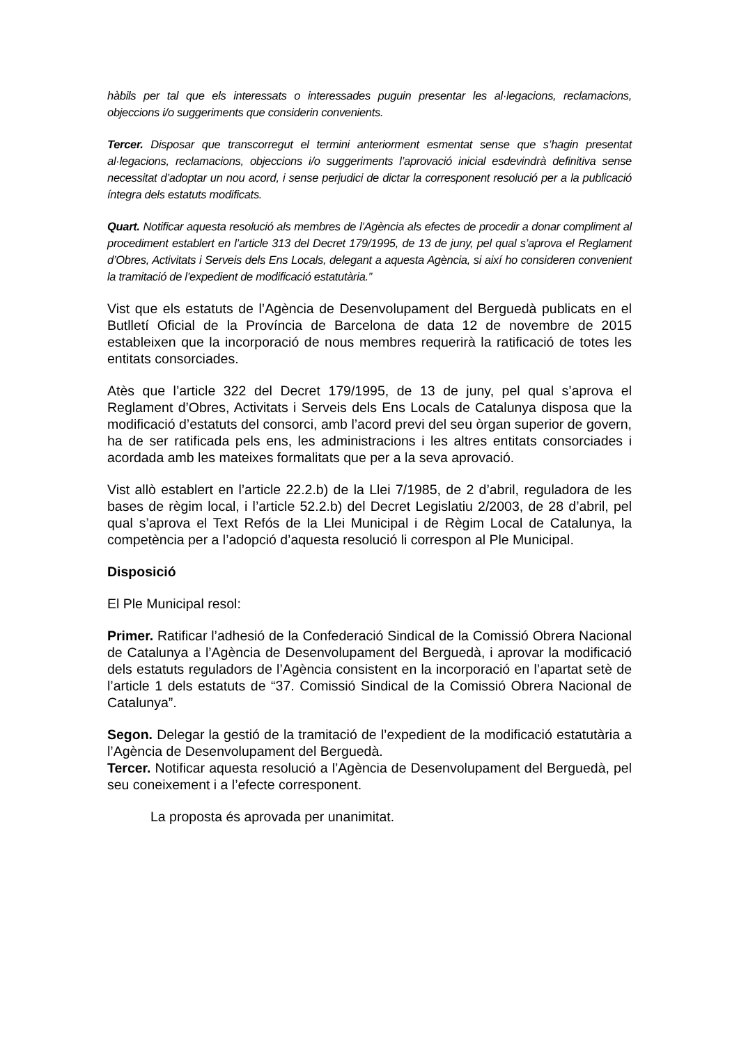hàbils per tal que els interessats o interessades puguin presentar les al·legacions, reclamacions, objeccions i/o suggeriments que considerin convenients.
Tercer. Disposar que transcorregut el termini anteriorment esmentat sense que s’hagin presentat al·legacions, reclamacions, objeccions i/o suggeriments l’aprovació inicial esdevindrà definitiva sense necessitat d’adoptar un nou acord, i sense perjudici de dictar la corresponent resolució per a la publicació íntegra dels estatuts modificats.
Quart. Notificar aquesta resolució als membres de l’Agència als efectes de procedir a donar compliment al procediment establert en l’article 313 del Decret 179/1995, de 13 de juny, pel qual s’aprova el Reglament d’Obres, Activitats i Serveis dels Ens Locals, delegant a aquesta Agència, si així ho consideren convenient la tramitació de l’expedient de modificació estatutària.”
Vist que els estatuts de l’Agència de Desenvolupament del Berguedà publicats en el Butlletí Oficial de la Província de Barcelona de data 12 de novembre de 2015 estableixen que la incorporació de nous membres requerirà la ratificació de totes les entitats consorciades.
Atès que l’article 322 del Decret 179/1995, de 13 de juny, pel qual s’aprova el Reglament d’Obres, Activitats i Serveis dels Ens Locals de Catalunya disposa que la modificació d’estatuts del consorci, amb l’acord previ del seu òrgan superior de govern, ha de ser ratificada pels ens, les administracions i les altres entitats consorciades i acordada amb les mateixes formalitats que per a la seva aprovació.
Vist allò establert en l’article 22.2.b) de la Llei 7/1985, de 2 d’abril, reguladora de les bases de règim local, i l’article 52.2.b) del Decret Legislatiu 2/2003, de 28 d’abril, pel qual s’aprova el Text Refós de la Llei Municipal i de Règim Local de Catalunya, la competència per a l’adopció d’aquesta resolució li correspon al Ple Municipal.
Disposició
El Ple Municipal resol:
Primer. Ratificar l’adhesió de la Confederació Sindical de la Comissió Obrera Nacional de Catalunya a l’Agència de Desenvolupament del Berguedà, i aprovar la modificació dels estatuts reguladors de l’Agència consistent en la incorporació en l’apartat setè de l’article 1 dels estatuts de “37. Comissió Sindical de la Comissió Obrera Nacional de Catalunya”.
Segon. Delegar la gestió de la tramitació de l’expedient de la modificació estatutària a l’Agència de Desenvolupament del Berguedà.
Tercer. Notificar aquesta resolució a l’Agència de Desenvolupament del Berguedà, pel seu coneixement i a l’efecte corresponent.
La proposta és aprovada per unanimitat.